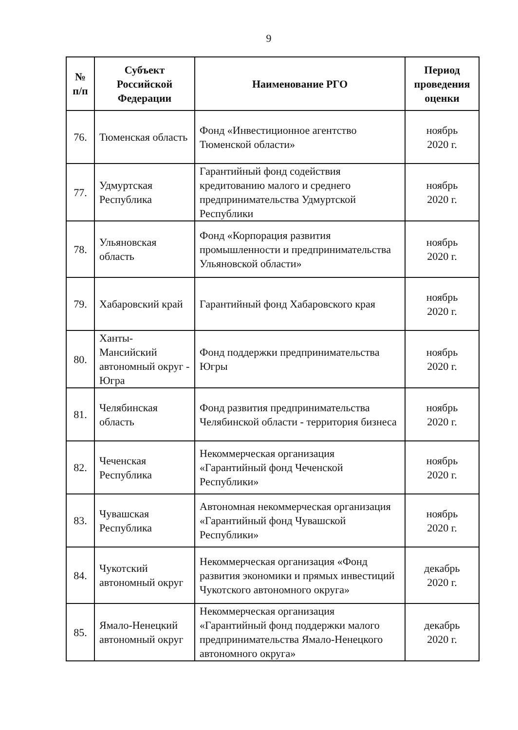9
| № п/п | Субъект Российской Федерации | Наименование РГО | Период проведения оценки |
| --- | --- | --- | --- |
| 76. | Тюменская область | Фонд «Инвестиционное агентство Тюменской области» | ноябрь 2020 г. |
| 77. | Удмуртская Республика | Гарантийный фонд содействия кредитованию малого и среднего предпринимательства Удмуртской Республики | ноябрь 2020 г. |
| 78. | Ульяновская область | Фонд «Корпорация развития промышленности и предпринимательства Ульяновской области» | ноябрь 2020 г. |
| 79. | Хабаровский край | Гарантийный фонд Хабаровского края | ноябрь 2020 г. |
| 80. | Ханты-Мансийский автономный округ - Югра | Фонд поддержки предпринимательства Югры | ноябрь 2020 г. |
| 81. | Челябинская область | Фонд развития предпринимательства Челябинской области - территория бизнеса | ноябрь 2020 г. |
| 82. | Чеченская Республика | Некоммерческая организация «Гарантийный фонд Чеченской Республики» | ноябрь 2020 г. |
| 83. | Чувашская Республика | Автономная некоммерческая организация «Гарантийный фонд Чувашской Республики» | ноябрь 2020 г. |
| 84. | Чукотский автономный округ | Некоммерческая организация «Фонд развития экономики и прямых инвестиций Чукотского автономного округа» | декабрь 2020 г. |
| 85. | Ямало-Ненецкий автономный округ | Некоммерческая организация «Гарантийный фонд поддержки малого предпринимательства Ямало-Ненецкого автономного округа» | декабрь 2020 г. |